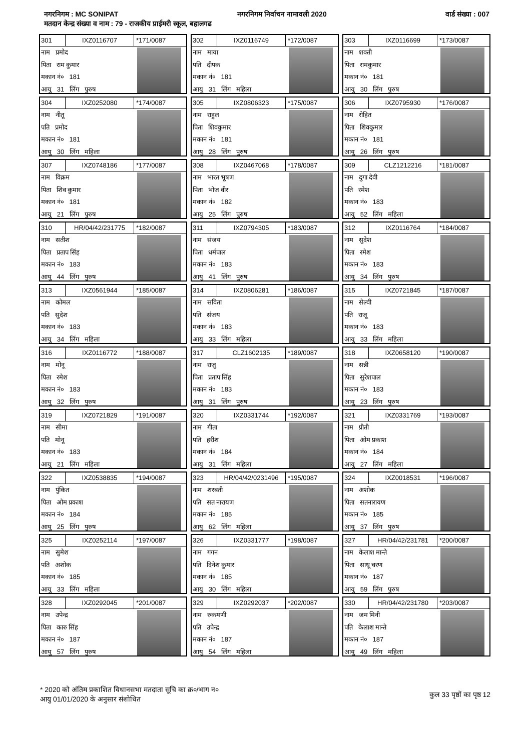नगरनिगम : MC SONIPAT नगरनिगम निर्वाचन नामावली 2020 वार्ड संख्या : 007
मतदान केन्द्र संख्या व नाम : 79 - राजकीय प्राईमरी स्कूल, बहालगढ
301 IXZ0116707 *171/0087
नाम प्रमोद
पिता राम कुमार
मकान नं० 181
आयु 31 लिंग पुरुष
302 IXZ0116749 *172/0087
नाम माया
पति दीपक
मकान नं० 181
आयु 31 लिंग महिला
303 IXZ0116699 *173/0087
नाम शक्ती
पिता रामकुमार
मकान नं० 181
आयु 30 लिंग पुरुष
304 IXZ0252080 *174/0087
नाम नीतू
पति प्रमोद
मकान नं० 181
आयु 30 लिंग महिला
305 IXZ0806323 *175/0087
नाम राहुल
पिता शिवकुमार
मकान नं० 181
आयु 28 लिंग पुरुष
306 IXZ0795930 *176/0087
नाम रोहित
पिता शिवकुमार
मकान नं० 181
आयु 26 लिंग पुरुष
307 IXZ0748186 *177/0087
नाम विक्रम
पिता शिव कुमार
मकान नं० 181
आयु 21 लिंग पुरुष
308 IXZ0467068 *178/0087
नाम भारत भूषण
पिता भोज वीर
मकान नं० 182
आयु 25 लिंग पुरुष
309 CLZ1212216 *181/0087
नाम दुगा देवी
पति रमेश
मकान नं० 183
आयु 52 लिंग महिला
310 HR/04/42/231775 *182/0087
नाम सतीश
पिता प्रताप सिंह
मकान नं० 183
आयु 44 लिंग पुरुष
311 IXZ0794305 *183/0087
नाम संजय
पिता धर्मपाल
मकान नं० 183
आयु 41 लिंग पुरुष
312 IXZ0116764 *184/0087
नाम सुदेश
पिता रमेश
मकान नं० 183
आयु 34 लिंग पुरुष
313 IXZ0561944 *185/0087
नाम कोमल
पति सुदेश
मकान नं० 183
आयु 34 लिंग महिला
314 IXZ0806281 *186/0087
नाम सविता
पति संजय
मकान नं० 183
आयु 33 लिंग महिला
315 IXZ0721845 *187/0087
नाम सेल्वी
पति राजू
मकान नं० 183
आयु 33 लिंग महिला
316 IXZ0116772 *188/0087
नाम मोनू
पिता रमेश
मकान नं० 183
आयु 32 लिंग पुरुष
317 CLZ1602135 *189/0087
नाम राजु
पिता प्रताप सिंह
मकान नं० 183
आयु 31 लिंग पुरुष
318 IXZ0658120 *190/0087
नाम सन्नी
पिता सुरेशपाल
मकान नं० 183
आयु 23 लिंग पुरुष
319 IXZ0721829 *191/0087
नाम सीमा
पति मोनू
मकान नं० 183
आयु 21 लिंग महिला
320 IXZ0331744 *192/0087
नाम गीता
पति हरीश
मकान नं० 184
आयु 31 लिंग महिला
321 IXZ0331769 *193/0087
नाम प्रीती
पिता ओम प्रकाश
मकान नं० 184
आयु 27 लिंग महिला
322 IXZ0538835 *194/0087
नाम पुंकित
पिता ओम प्रकाश
मकान नं० 184
आयु 25 लिंग पुरुष
323 HR/04/42/0231496 *195/0087
नाम शरबती
पति सत नारायण
मकान नं० 185
आयु 62 लिंग महिला
324 IXZ0018531 *196/0087
नाम अशोक
पिता सतनारायण
मकान नं० 185
आयु 37 लिंग पुरुष
325 IXZ0252114 *197/0087
नाम सुमेश
पति अशोक
मकान नं० 185
आयु 33 लिंग महिला
326 IXZ0331777 *198/0087
नाम गगन
पति दिनेश कुमार
मकान नं० 185
आयु 30 लिंग महिला
327 HR/04/42/231781 *200/0087
नाम केलाश मान्ते
पिता साधू चरण
मकान नं० 187
आयु 59 लिंग पुरुष
328 IXZ0292045 *201/0087
नाम उपेन्द्र
पिता कारु सिंह
मकान नं० 187
आयु 57 लिंग पुरुष
329 IXZ0292037 *202/0087
नाम रुकमणी
पति उपेन्द्र
मकान नं० 187
आयु 54 लिंग महिला
330 HR/04/42/231780 *203/0087
नाम जम मिनी
पति केलाश मान्ते
मकान नं० 187
आयु 49 लिंग महिला
* 2020 को अंतिम प्रकाशित विधानसभा मतदाता सूचि का क्र०/भाग न०
आयु 01/01/2020 के अनुसार संशोधित
कुल 33 पृष्ठों का पृष्ठ 12